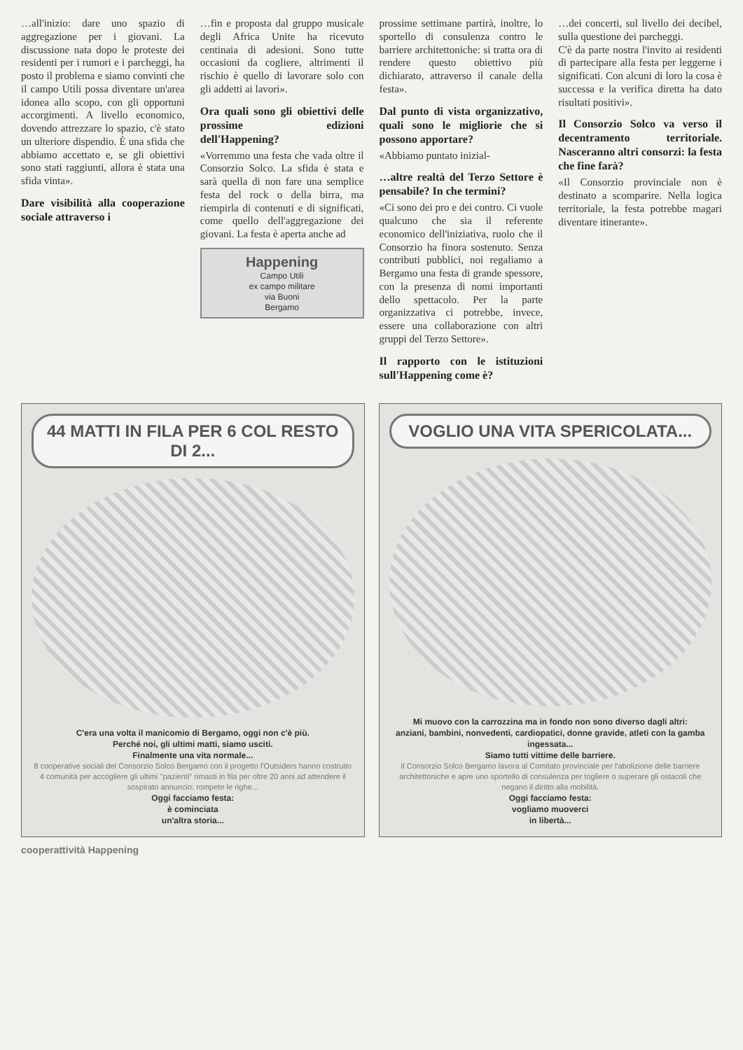…all'inizio: dare uno spazio di aggregazione per i giovani. La discussione nata dopo le proteste dei residenti per i rumori e i parcheggi, ha posto il problema e siamo convinti che il campo Utili possa diventare un'area idonea allo scopo, con gli opportuni accorgimenti. A livello economico, dovendo attrezzare lo spazio, c'è stato un ulteriore dispendio. È una sfida che abbiamo accettato e, se gli obiettivi sono stati raggiunti, allora è stata una sfida vinta».
Dare visibilità alla cooperazione sociale attraverso i
…fin e proposta dal gruppo musicale degli Africa Unite ha ricevuto centinaia di adesioni. Sono tutte occasioni da cogliere, altrimenti il rischio è quello di lavorare solo con gli addetti ai lavori».
Ora quali sono gli obiettivi delle prossime edizioni dell'Happening?
«Vorremmo una festa che vada oltre il Consorzio Solco. La sfida è stata e sarà quella di non fare una semplice festa del rock o della birra, ma riempirla di contenuti e di significati, come quello dell'aggregazione dei giovani. La festa è aperta anche ad
Happening
Campo Utili
ex campo militare
via Buoni
Bergamo
prossime settimane partirà, inoltre, lo sportello di consulenza contro le barriere architettoniche: si tratta ora di rendere questo obiettivo più dichiarato, attraverso il canale della festa».
Dal punto di vista organizzativo, quali sono le migliorie che si possono apportare?
«Abbiamo puntato inizial-
…altre realtà del Terzo Settore è pensabile? In che termini?
«Ci sono dei pro e dei contro. Ci vuole qualcuno che sia il referente economico dell'iniziativa, ruolo che il Consorzio ha finora sostenuto. Senza contributi pubblici, noi regaliamo a Bergamo una festa di grande spessore, con la presenza di nomi importanti dello spettacolo. Per la parte organizzativa ci potrebbe, invece, essere una collaborazione con altri gruppi del Terzo Settore».
Il rapporto con le istituzioni sull'Happening come è?
…dei concerti, sul livello dei decibel, sulla questione dei parcheggi.
C'è da parte nostra l'invito ai residenti di partecipare alla festa per leggerne i significati. Con alcuni di loro la cosa è successa e la verifica diretta ha dato risultati positivi».
Il Consorzio Solco va verso il decentramento territoriale. Nasceranno altri consorzi: la festa che fine farà?
«Il Consorzio provinciale non è destinato a scomparire. Nella logica territoriale, la festa potrebbe magari diventare itinerante».
44 MATTI IN FILA PER 6 COL RESTO DI 2...
C'era una volta il manicomio di Bergamo, oggi non c'è più.
Perché noi, gli ultimi matti, siamo usciti.
Finalmente una vita normale...
8 cooperative sociali del Consorzio Solco Bergamo con il progetto l'Outsiders hanno costruito 4 comunità per accogliere gli ultimi "pazienti" rimasti in fila per oltre 20 anni ad attendere il sospirato annuncio: rompete le righe...
Oggi facciamo festa:
è cominciata
un'altra storia...
VOGLIO UNA VITA SPERICOLATA...
Mi muovo con la carrozzina ma in fondo non sono diverso dagli altri:
anziani, bambini, nonvedenti, cardiopatici, donne gravide, atleti con la gamba ingessata...
Siamo tutti vittime delle barriere.
Il Consorzio Solco Bergamo lavora al Comitato provinciale per l'abolizione delle barriere architettoniche e apre uno sportello di consulenza per togliere o superare gli ostacoli che negano il diritto alla mobilità.
Oggi facciamo festa:
vogliamo muoverci
in libertà...
cooperattività Happening